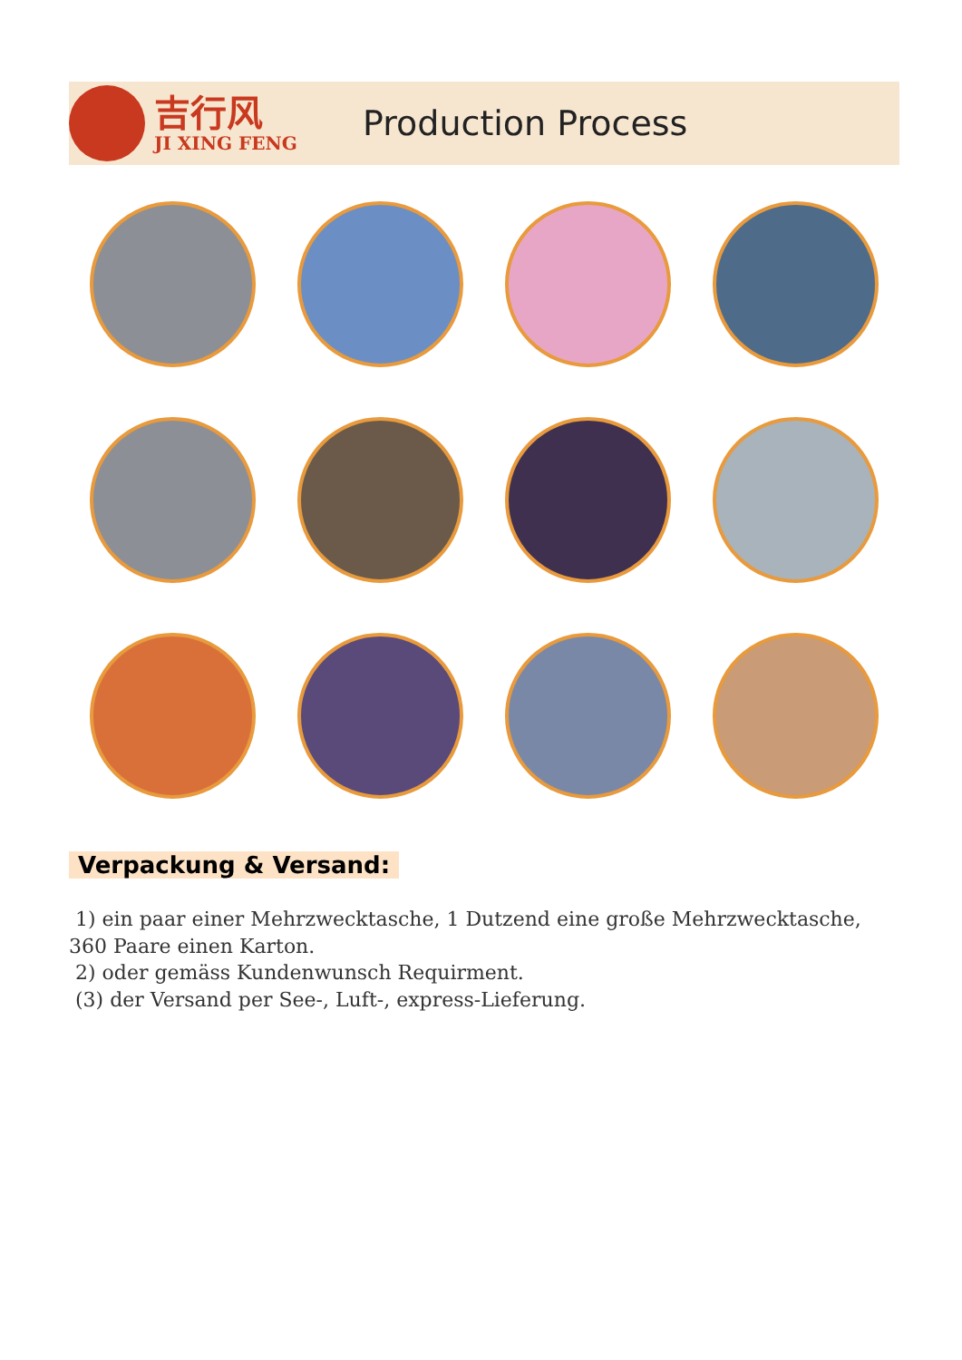吉行风
JI XING FENG
Production Process
Verpackung & Versand:
1) ein paar einer Mehrzwecktasche, 1 Dutzend eine große Mehrzwecktasche, 360 Paare einen Karton.
2) oder gemäss Kundenwunsch Requirment.
(3) der Versand per See-, Luft-, express-Lieferung.